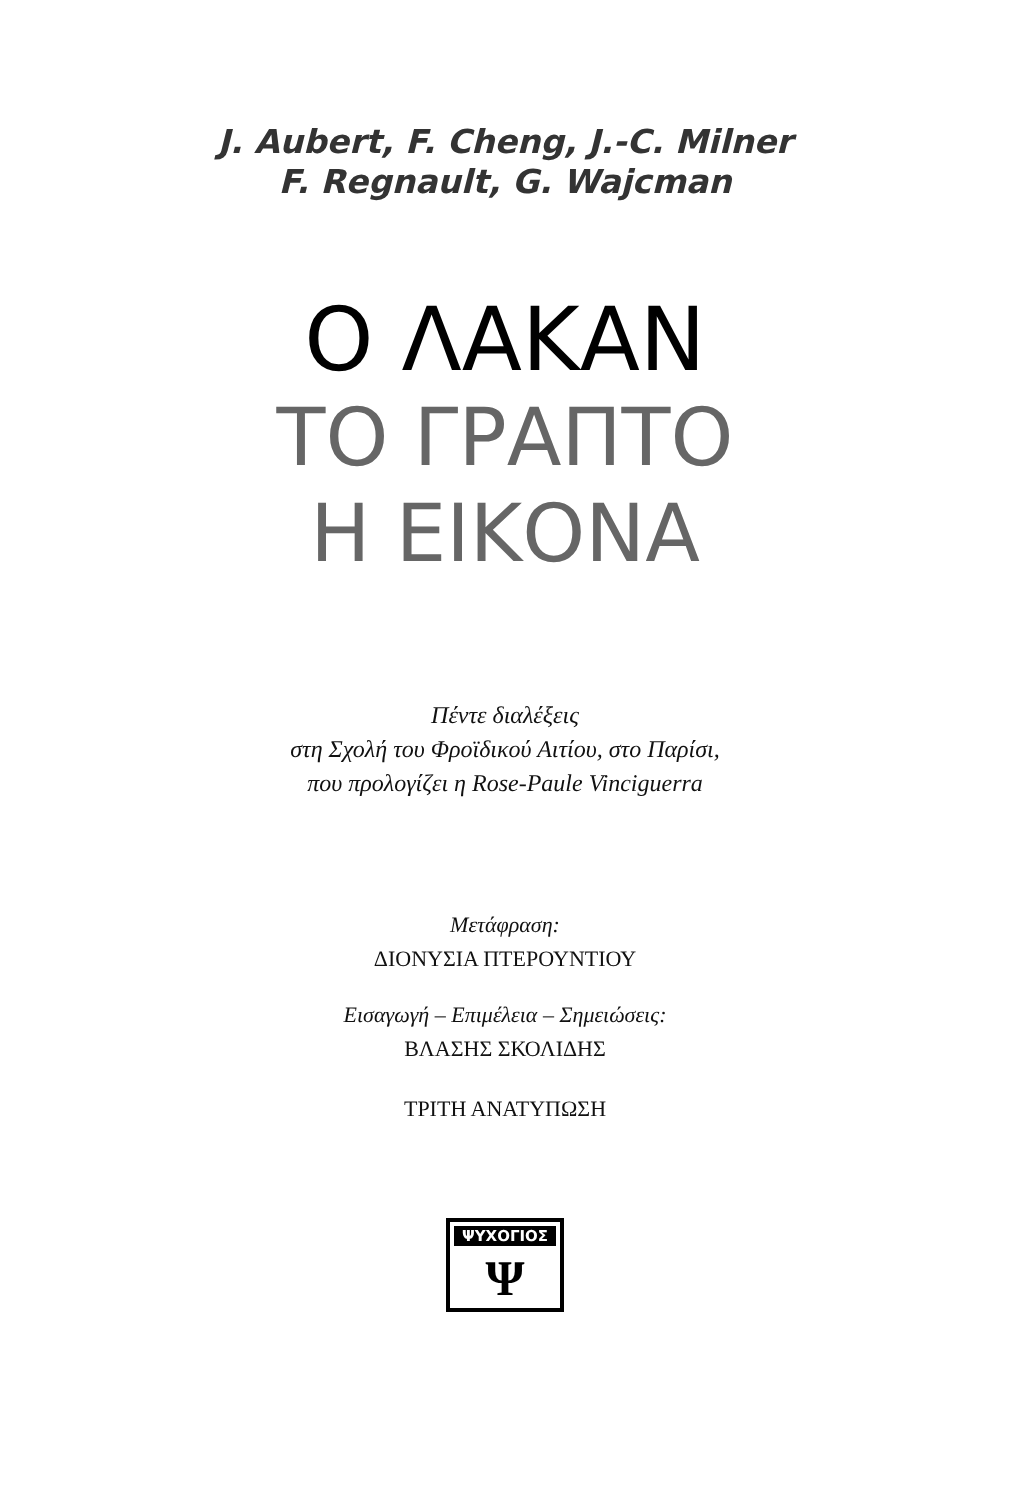J. Aubert, F. Cheng, J.-C. Milner
F. Regnault, G. Wajcman
Ο ΛΑΚΑΝ
ΤΟ ΓΡΑΠΤΟ
Η ΕΙΚΟΝΑ
Πέντε διαλέξεις
στη Σχολή του Φροϊδικού Αιτίου, στο Παρίσι,
που προλογίζει η Rose-Paule Vinciguerra
Μετάφραση:
ΔΙΟΝΥΣΙΑ ΠΤΕΡΟΥΝΤΙΟΥ
Εισαγωγή – Επιμέλεια – Σημειώσεις:
ΒΛΑΣΗΣ ΣΚΟΛΙΔΗΣ
ΤΡΙΤΗ ΑΝΑΤΥΠΩΣΗ
ΨΥΧΟΓΙΟΣ
Ψ